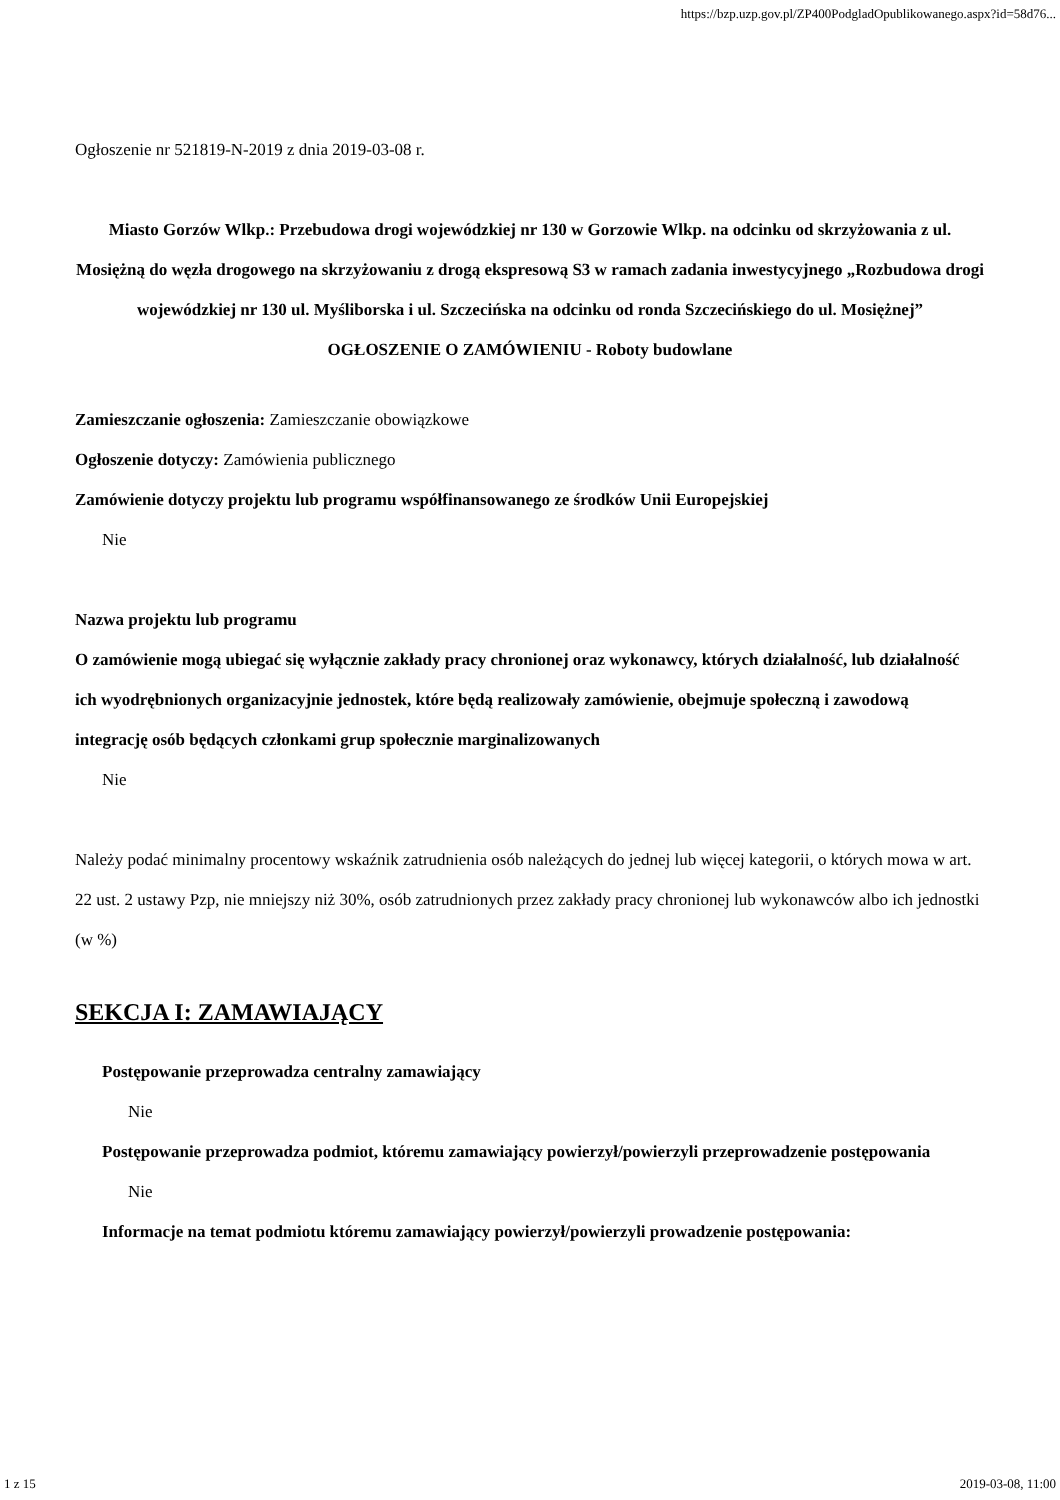https://bzp.uzp.gov.pl/ZP400PodgladOpublikowanego.aspx?id=58d76...
Ogłoszenie nr 521819-N-2019 z dnia 2019-03-08 r.
Miasto Gorzów Wlkp.: Przebudowa drogi wojewódzkiej nr 130 w Gorzowie Wlkp. na odcinku od skrzyżowania z ul. Mosiężną do węzła drogowego na skrzyżowaniu z drogą ekspresową S3 w ramach zadania inwestycyjnego „Rozbudowa drogi wojewódzkiej nr 130 ul. Myśliborska i ul. Szczecińska na odcinku od ronda Szczecińskiego do ul. Mosiężnej”
OGŁOSZENIE O ZAMÓWIENIU - Roboty budowlane
Zamieszczanie ogłoszenia: Zamieszczanie obowiązkowe
Ogłoszenie dotyczy: Zamówienia publicznego
Zamówienie dotyczy projektu lub programu współfinansowanego ze środków Unii Europejskiej
Nie
Nazwa projektu lub programu
O zamówienie mogą ubiegać się wyłącznie zakłady pracy chronionej oraz wykonawcy, których działalność, lub działalność ich wyodrębnionych organizacyjnie jednostek, które będą realizowały zamówienie, obejmuje społeczną i zawodową integrację osób będących członkami grup społecznie marginalizowanych
Nie
Należy podać minimalny procentowy wskaźnik zatrudnienia osób należących do jednej lub więcej kategorii, o których mowa w art. 22 ust. 2 ustawy Pzp, nie mniejszy niż 30%, osób zatrudnionych przez zakłady pracy chronionej lub wykonawców albo ich jednostki (w %)
SEKCJA I: ZAMAWIAJĄCY
Postępowanie przeprowadza centralny zamawiający
Nie
Postępowanie przeprowadza podmiot, któremu zamawiający powierzył/powierzyli przeprowadzenie postępowania
Nie
Informacje na temat podmiotu któremu zamawiający powierzył/powierzyli prowadzenie postępowania:
1 z 15 2019-03-08, 11:00